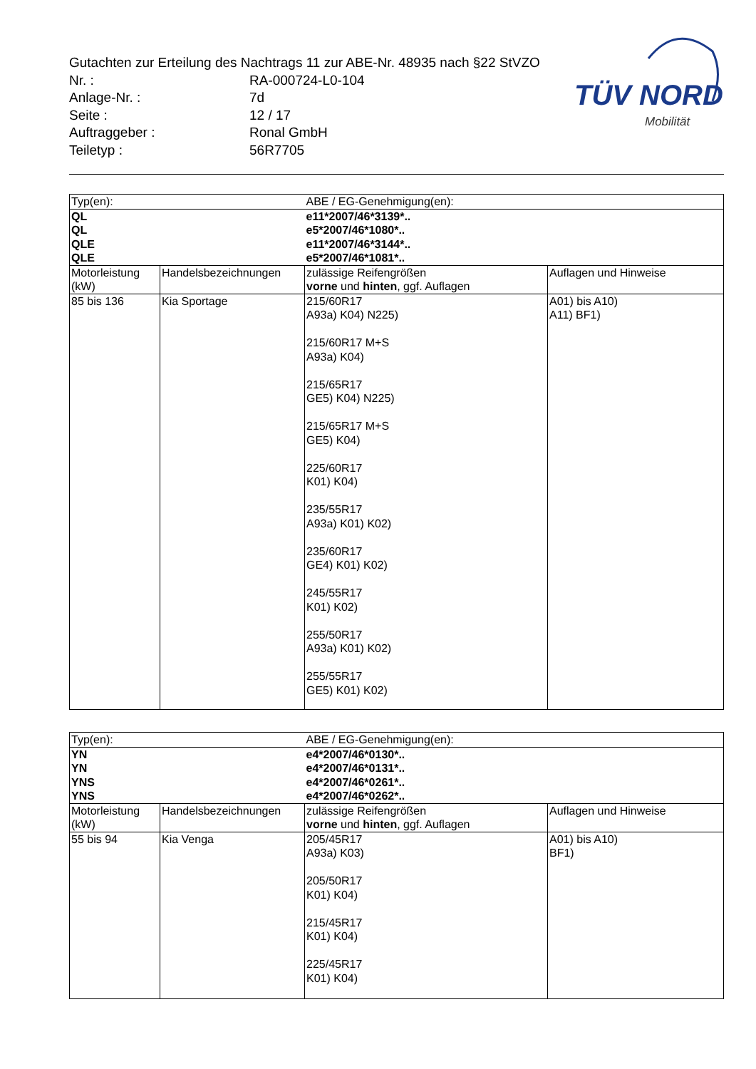Gutachten zur Erteilung des Nachtrags 11 zur ABE-Nr. 48935 nach §22 StVZO
| Nr. : | RA-000724-L0-104 |
| Anlage-Nr. : | 7d |
| Seite : | 12 / 17 |
| Auftraggeber : | Ronal GmbH |
| Teiletyp : | 56R7705 |
TÜV NORD
Mobilität
| Typ(en): | | ABE / EG-Genehmigung(en): | |
| QL | | e11*2007/46*3139*.. | |
| QL | | e5*2007/46*1080*.. | |
| QLE | | e11*2007/46*3144*.. | |
| QLE | | e5*2007/46*1081*.. | |
| Motorleistung (kW) | Handelsbezeichnungen | zulässige Reifengrößen vorne und hinten , ggf. Auflagen | Auflagen und Hinweise |
| 85 bis 136 | Kia Sportage | 215/60R17 A93a) K04) N225) 215/60R17 M+S A93a) K04) 215/65R17 GE5) K04) N225) 215/65R17 M+S GE5) K04) 225/60R17 K01) K04) 235/55R17 A93a) K01) K02) 235/60R17 GE4) K01) K02) 245/55R17 K01) K02) 255/50R17 A93a) K01) K02) 255/55R17 GE5) K01) K02) | A01) bis A10) A11) BF1) |
| Typ(en): | | ABE / EG-Genehmigung(en): | |
| YN | | e4*2007/46*0130*.. | |
| YN | | e4*2007/46*0131*.. | |
| YNS | | e4*2007/46*0261*.. | |
| YNS | | e4*2007/46*0262*.. | |
| Motorleistung (kW) | Handelsbezeichnungen | zulässige Reifengrößen vorne und hinten , ggf. Auflagen | Auflagen und Hinweise |
| 55 bis 94 | Kia Venga | 205/45R17 A93a) K03) 205/50R17 K01) K04) 215/45R17 K01) K04) 225/45R17 K01) K04) | A01) bis A10) BF1) |